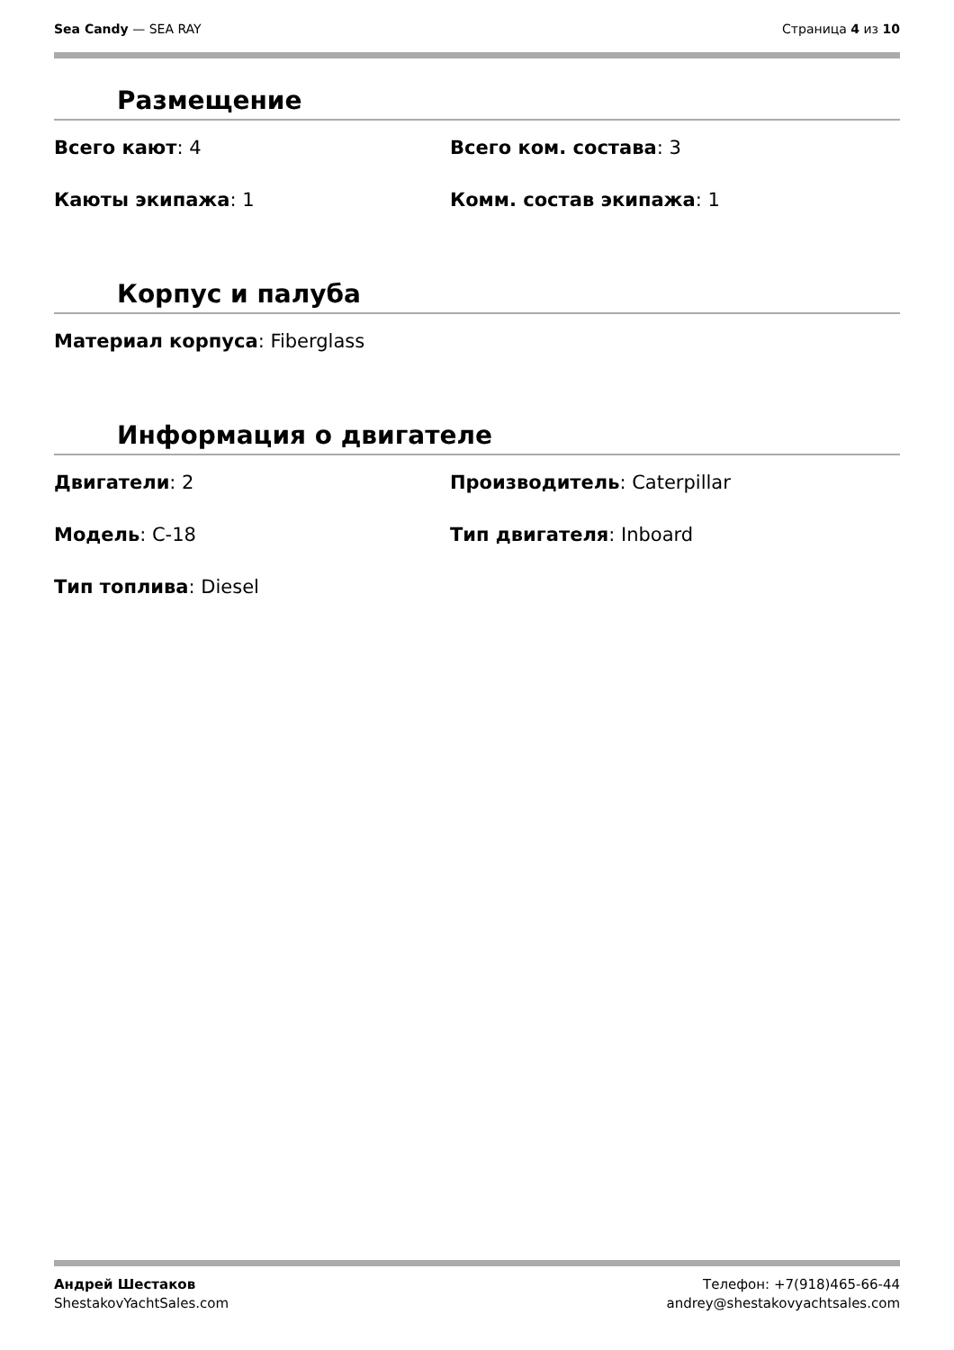Sea Candy — SEA RAY Страница 4 из 10
Размещение
Всего кают: 4
Всего ком. состава: 3
Каюты экипажа: 1
Комм. состав экипажа: 1
Корпус и палуба
Материал корпуса: Fiberglass
Информация о двигателе
Двигатели: 2
Производитель: Caterpillar
Модель: C-18
Тип двигателя: Inboard
Тип топлива: Diesel
Андрей Шестаков
ShestakovYachtSales.com
Телефон: +7(918)465-66-44
andrey@shestakovyachtsales.com